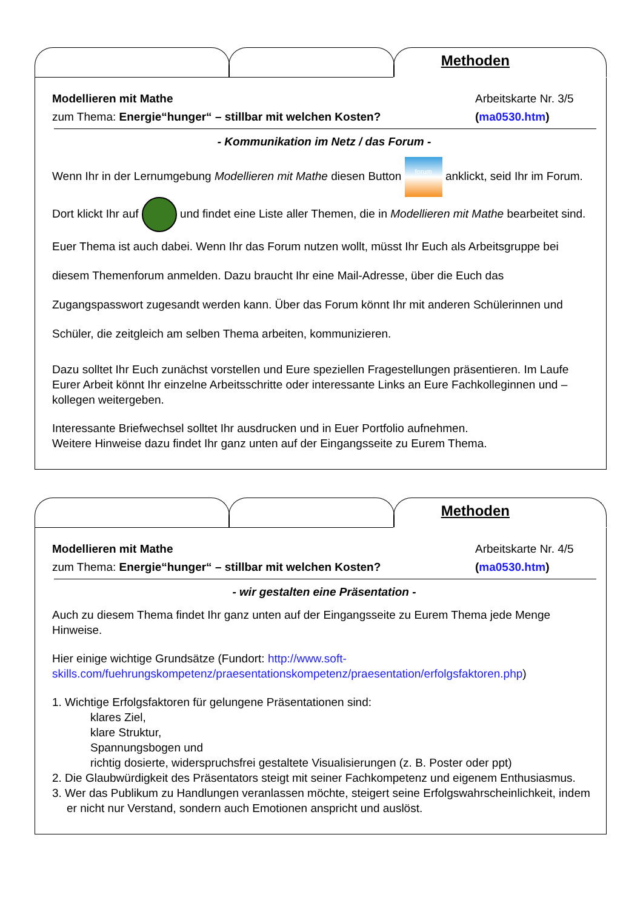Methoden
Modellieren mit Mathe Arbeitskarte Nr. 3/5
zum Thema: Energie“hunger“ – stillbar mit welchen Kosten? (ma0530.htm)
- Kommunikation im Netz / das Forum -
Wenn Ihr in der Lernumgebung Modellieren mit Mathe diesen Button forum anklickt, seid Ihr im Forum. Dort klickt Ihr auf und findet eine Liste aller Themen, die in Modellieren mit Mathe bearbeitet sind. Euer Thema ist auch dabei. Wenn Ihr das Forum nutzen wollt, müsst Ihr Euch als Arbeitsgruppe bei diesem Themenforum anmelden. Dazu braucht Ihr eine Mail-Adresse, über die Euch das Zugangspasswort zugesandt werden kann. Über das Forum könnt Ihr mit anderen Schülerinnen und Schüler, die zeitgleich am selben Thema arbeiten, kommunizieren.
Dazu solltet Ihr Euch zunächst vorstellen und Eure speziellen Fragestellungen präsentieren. Im Laufe Eurer Arbeit könnt Ihr einzelne Arbeitsschritte oder interessante Links an Eure Fachkolleginnen und –kollegen weitergeben.
Interessante Briefwechsel solltet Ihr ausdrucken und in Euer Portfolio aufnehmen.
Weitere Hinweise dazu findet Ihr ganz unten auf der Eingangsseite zu Eurem Thema.
Methoden
Modellieren mit Mathe Arbeitskarte Nr. 4/5
zum Thema: Energie“hunger“ – stillbar mit welchen Kosten? (ma0530.htm)
- wir gestalten eine Präsentation -
Auch zu diesem Thema findet Ihr ganz unten auf der Eingangsseite zu Eurem Thema jede Menge Hinweise.
Hier einige wichtige Grundsätze (Fundort: http://www.soft-skills.com/fuehrungskompetenz/praesentationskompetenz/praesentation/erfolgsfaktoren.php)
1. Wichtige Erfolgsfaktoren für gelungene Präsentationen sind:
klares Ziel,
klare Struktur,
Spannungsbogen und
richtig dosierte, widerspruchsfrei gestaltete Visualisierungen (z. B. Poster oder ppt)
2. Die Glaubwürdigkeit des Präsentators steigt mit seiner Fachkompetenz und eigenem Enthusiasmus.
3. Wer das Publikum zu Handlungen veranlassen möchte, steigert seine Erfolgswahrscheinlichkeit, indem er nicht nur Verstand, sondern auch Emotionen anspricht und auslöst.